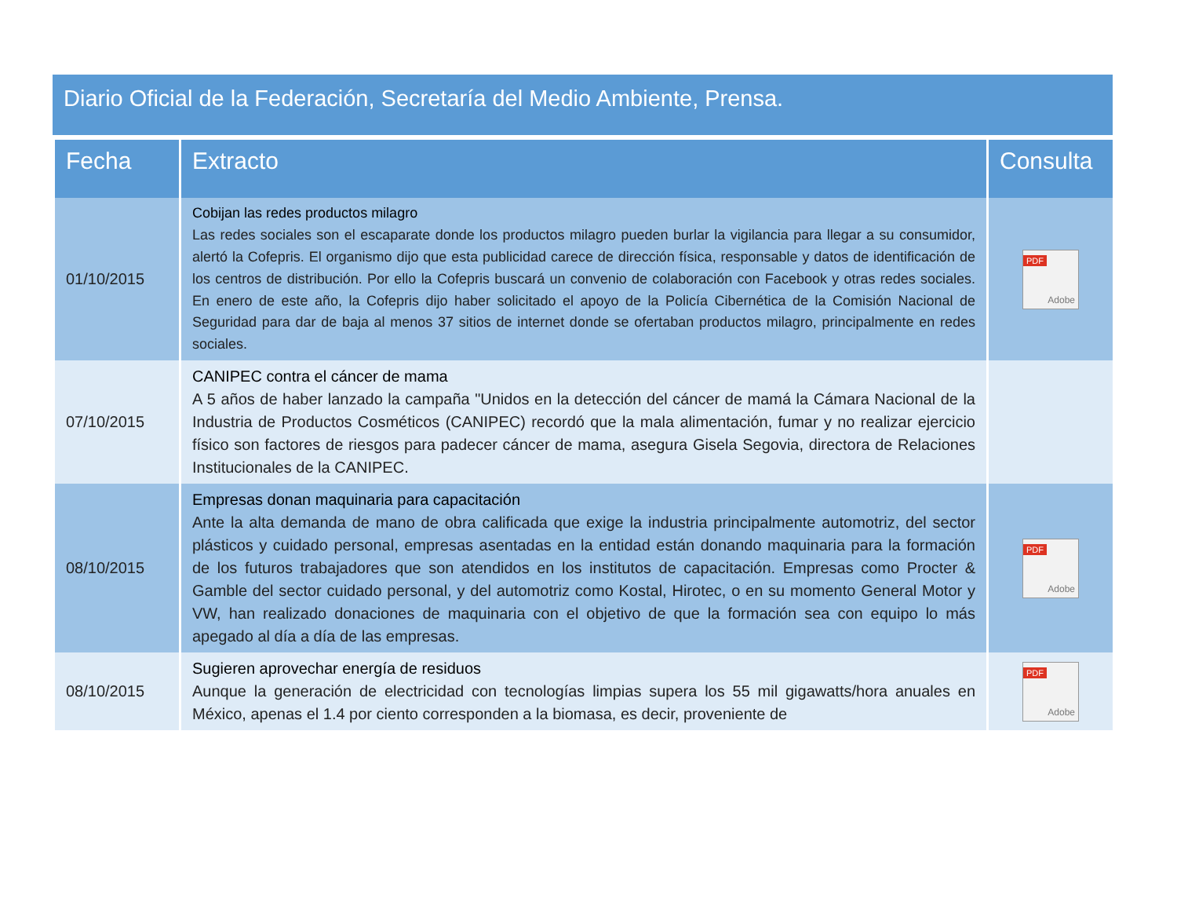Diario Oficial de la Federación, Secretaría del Medio Ambiente, Prensa.
| Fecha | Extracto | Consulta |
| --- | --- | --- |
| 01/10/2015 | Cobijan las redes productos milagro Las redes sociales son el escaparate donde los productos milagro pueden burlar la vigilancia para llegar a su consumidor, alertó la Cofepris. El organismo dijo que esta publicidad carece de dirección física, responsable y datos de identificación de los centros de distribución. Por ello la Cofepris buscará un convenio de colaboración con Facebook y otras redes sociales. En enero de este año, la Cofepris dijo haber solicitado el apoyo de la Policía Cibernética de la Comisión Nacional de Seguridad para dar de baja al menos 37 sitios de internet donde se ofertaban productos milagro, principalmente en redes sociales. | PDF Adobe |
| 07/10/2015 | CANIPEC contra el cáncer de mama A 5 años de haber lanzado la campaña "Unidos en la detección del cáncer de mamá la Cámara Nacional de la Industria de Productos Cosméticos (CANIPEC) recordó que la mala alimentación, fumar y no realizar ejercicio físico son factores de riesgos para padecer cáncer de mama, asegura Gisela Segovia, directora de Relaciones Institucionales de la CANIPEC. | |
| 08/10/2015 | Empresas donan maquinaria para capacitación Ante la alta demanda de mano de obra calificada que exige la industria principalmente automotriz, del sector plásticos y cuidado personal, empresas asentadas en la entidad están donando maquinaria para la formación de los futuros trabajadores que son atendidos en los institutos de capacitación. Empresas como Procter & Gamble del sector cuidado personal, y del automotriz como Kostal, Hirotec, o en su momento General Motor y VW, han realizado donaciones de maquinaria con el objetivo de que la formación sea con equipo lo más apegado al día a día de las empresas. | PDF Adobe |
| 08/10/2015 | Sugieren aprovechar energía de residuos Aunque la generación de electricidad con tecnologías limpias supera los 55 mil gigawatts/hora anuales en México, apenas el 1.4 por ciento corresponden a la biomasa, es decir, proveniente de | PDF Adobe |